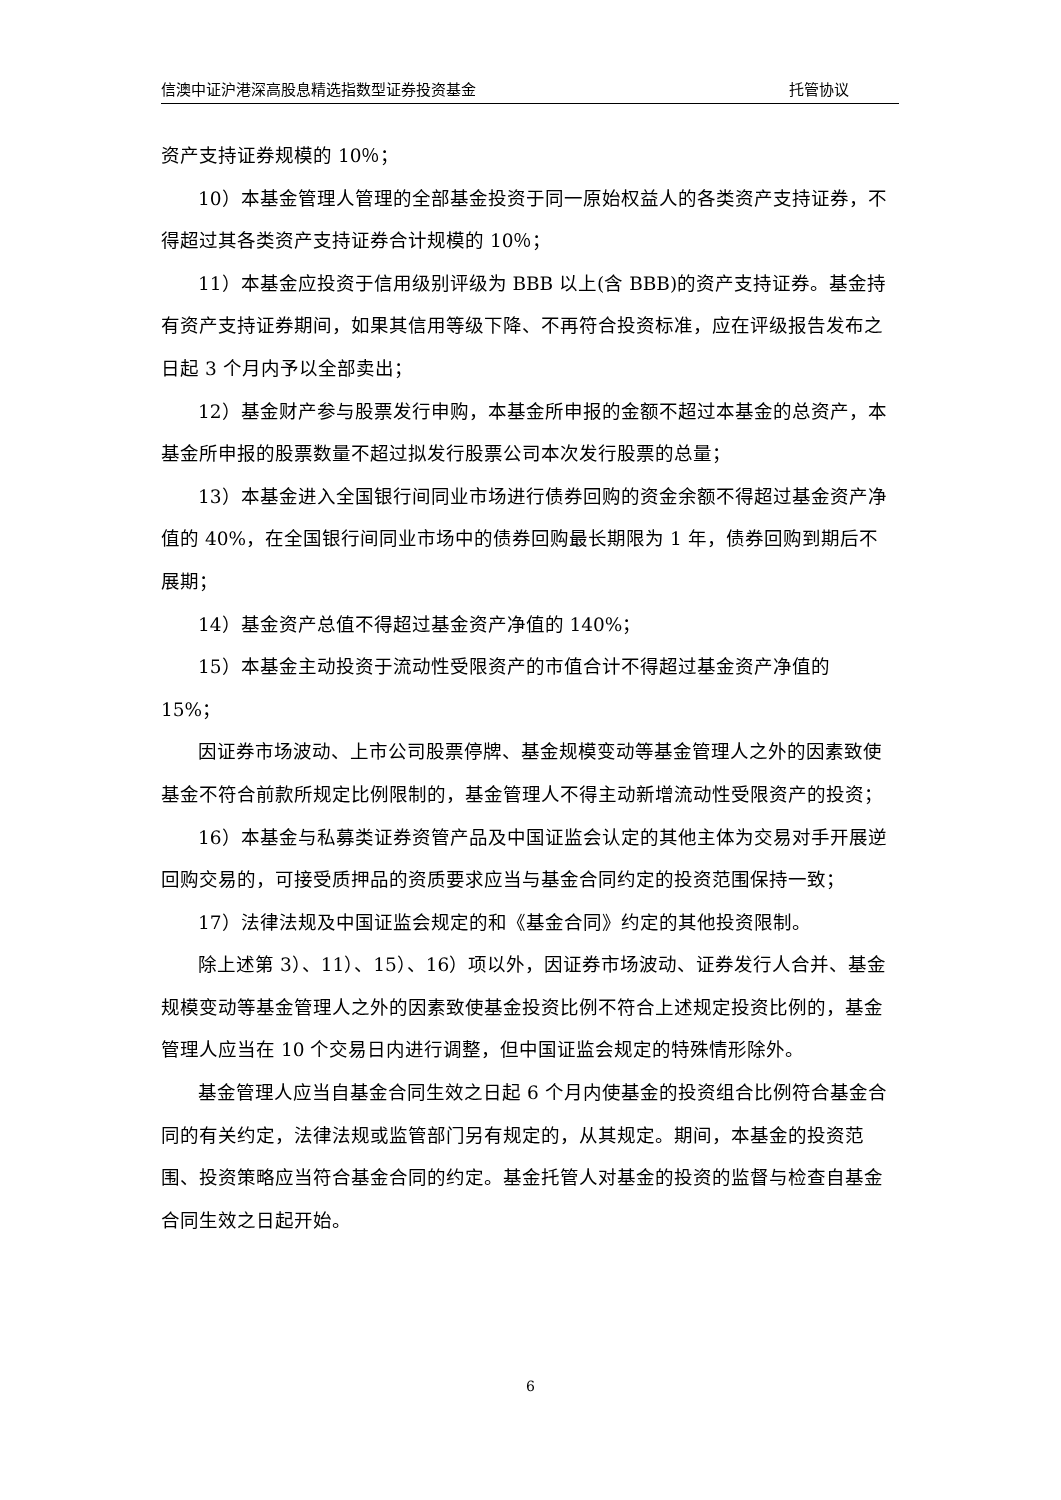信澳中证沪港深高股息精选指数型证券投资基金 托管协议
资产支持证券规模的 10％；
10）本基金管理人管理的全部基金投资于同一原始权益人的各类资产支持证券，不得超过其各类资产支持证券合计规模的 10％；
11）本基金应投资于信用级别评级为 BBB 以上(含 BBB)的资产支持证券。基金持有资产支持证券期间，如果其信用等级下降、不再符合投资标准，应在评级报告发布之日起 3 个月内予以全部卖出；
12）基金财产参与股票发行申购，本基金所申报的金额不超过本基金的总资产，本基金所申报的股票数量不超过拟发行股票公司本次发行股票的总量；
13）本基金进入全国银行间同业市场进行债券回购的资金余额不得超过基金资产净值的 40%，在全国银行间同业市场中的债券回购最长期限为 1 年，债券回购到期后不展期；
14）基金资产总值不得超过基金资产净值的 140%；
15）本基金主动投资于流动性受限资产的市值合计不得超过基金资产净值的 15%；
因证券市场波动、上市公司股票停牌、基金规模变动等基金管理人之外的因素致使基金不符合前款所规定比例限制的，基金管理人不得主动新增流动性受限资产的投资；
16）本基金与私募类证券资管产品及中国证监会认定的其他主体为交易对手开展逆回购交易的，可接受质押品的资质要求应当与基金合同约定的投资范围保持一致；
17）法律法规及中国证监会规定的和《基金合同》约定的其他投资限制。
除上述第 3）、11）、15）、16）项以外，因证券市场波动、证券发行人合并、基金规模变动等基金管理人之外的因素致使基金投资比例不符合上述规定投资比例的，基金管理人应当在 10 个交易日内进行调整，但中国证监会规定的特殊情形除外。
基金管理人应当自基金合同生效之日起 6 个月内使基金的投资组合比例符合基金合同的有关约定，法律法规或监管部门另有规定的，从其规定。期间，本基金的投资范围、投资策略应当符合基金合同的约定。基金托管人对基金的投资的监督与检查自基金合同生效之日起开始。
6